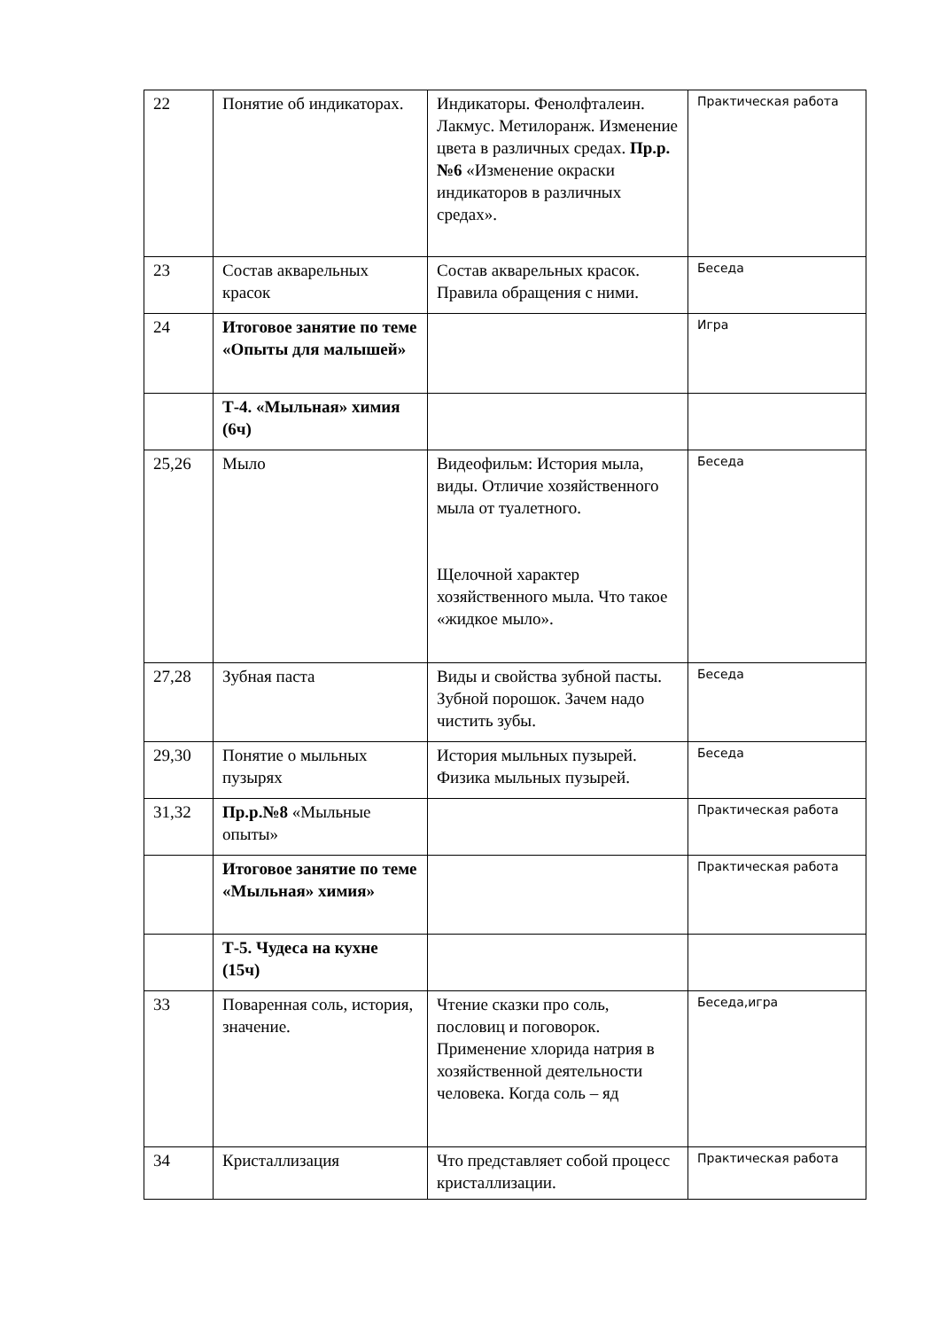| 22 | Понятие об индикаторах. | Индикаторы. Фенолфталеин. Лакмус. Метилоранж. Изменение цвета в различных средах. Пр.р.№6 «Изменение окраски индикаторов в различных средах». | Практическая работа |
| 23 | Состав акварельных красок | Состав акварельных красок. Правила обращения с ними. | Беседа |
| 24 | Итоговое занятие по теме «Опыты для малышей» | | Игра |
| | Т-4. «Мыльная» химия (6ч) | | |
| 25,26 | Мыло | Видеофильм: История мыла, виды. Отличие хозяйственного мыла от туалетного. Щелочной характер хозяйственного мыла. Что такое «жидкое мыло». | Беседа |
| 27,28 | Зубная паста | Виды и свойства зубной пасты. Зубной порошок. Зачем надо чистить зубы. | Беседа |
| 29,30 | Понятие о мыльных пузырях | История мыльных пузырей. Физика мыльных пузырей. | Беседа |
| 31,32 | Пр.р.№8 «Мыльные опыты» | | Практическая работа |
| | Итоговое занятие по теме «Мыльная» химия» | | Практическая работа |
| | Т-5. Чудеса на кухне (15ч) | | |
| 33 | Поваренная соль, история, значение. | Чтение сказки про соль, пословиц и поговорок. Применение хлорида натрия в хозяйственной деятельности человека. Когда соль – яд | Беседа,игра |
| 34 | Кристаллизация | Что представляет собой процесс кристаллизации. | Практическая работа |